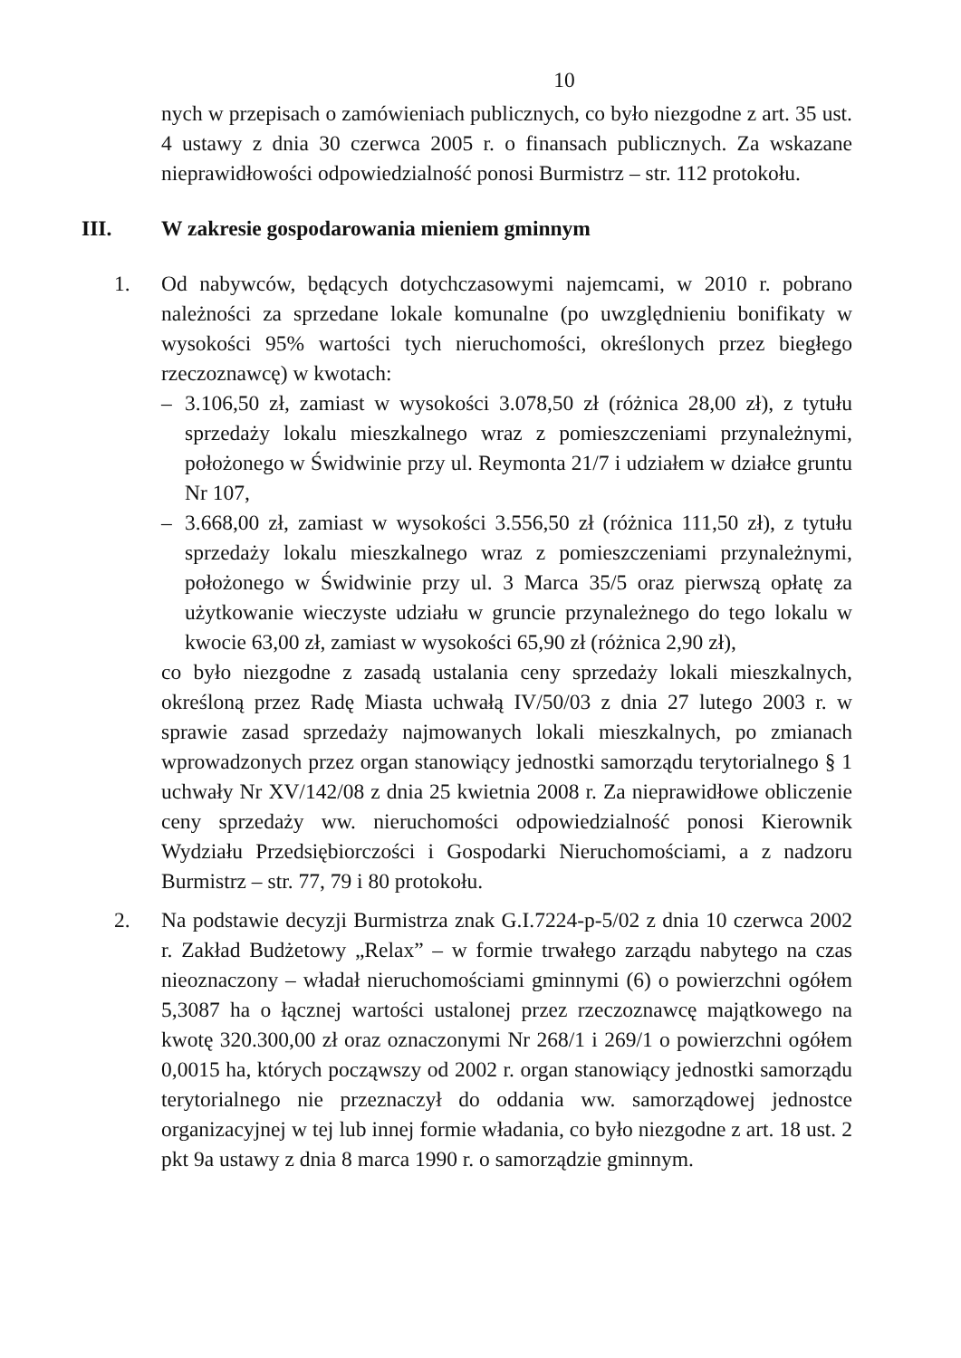10
nych w przepisach o zamówieniach publicznych, co było niezgodne z art. 35 ust. 4 ustawy z dnia 30 czerwca 2005 r. o finansach publicznych. Za wskazane nieprawidłowości odpowiedzialność ponosi Burmistrz – str. 112 protokołu.
III. W zakresie gospodarowania mieniem gminnym
1. Od nabywców, będących dotychczasowymi najemcami, w 2010 r. pobrano należności za sprzedane lokale komunalne (po uwzględnieniu bonifikaty w wysokości 95% wartości tych nieruchomości, określonych przez biegłego rzeczoznawcę) w kwotach:
– 3.106,50 zł, zamiast w wysokości 3.078,50 zł (różnica 28,00 zł), z tytułu sprzedaży lokalu mieszkalnego wraz z pomieszczeniami przynależnymi, położonego w Świdwinie przy ul. Reymonta 21/7 i udziałem w działce gruntu Nr 107,
– 3.668,00 zł, zamiast w wysokości 3.556,50 zł (różnica 111,50 zł), z tytułu sprzedaży lokalu mieszkalnego wraz z pomieszczeniami przynależnymi, położonego w Świdwinie przy ul. 3 Marca 35/5 oraz pierwszą opłatę za użytkowanie wieczyste udziału w gruncie przynależnego do tego lokalu w kwocie 63,00 zł, zamiast w wysokości 65,90 zł (różnica 2,90 zł),
co było niezgodne z zasadą ustalania ceny sprzedaży lokali mieszkalnych, określoną przez Radę Miasta uchwałą IV/50/03 z dnia 27 lutego 2003 r. w sprawie zasad sprzedaży najmowanych lokali mieszkalnych, po zmianach wprowadzonych przez organ stanowiący jednostki samorządu terytorialnego § 1 uchwały Nr XV/142/08 z dnia 25 kwietnia 2008 r. Za nieprawidłowe obliczenie ceny sprzedaży ww. nieruchomości odpowiedzialność ponosi Kierownik Wydziału Przedsiębiorczości i Gospodarki Nieruchomościami, a z nadzoru Burmistrz – str. 77, 79 i 80 protokołu.
2. Na podstawie decyzji Burmistrza znak G.I.7224-p-5/02 z dnia 10 czerwca 2002 r. Zakład Budżetowy „Relax” – w formie trwałego zarządu nabytego na czas nieoznaczony – władał nieruchomościami gminnymi (6) o powierzchni ogółem 5,3087 ha o łącznej wartości ustalonej przez rzeczoznawcę majątkowego na kwotę 320.300,00 zł oraz oznaczonymi Nr 268/1 i 269/1 o powierzchni ogółem 0,0015 ha, których począwszy od 2002 r. organ stanowiący jednostki samorządu terytorialnego nie przeznaczył do oddania ww. samorządowej jednostce organizacyjnej w tej lub innej formie władania, co było niezgodne z art. 18 ust. 2 pkt 9a ustawy z dnia 8 marca 1990 r. o samorządzie gminnym.